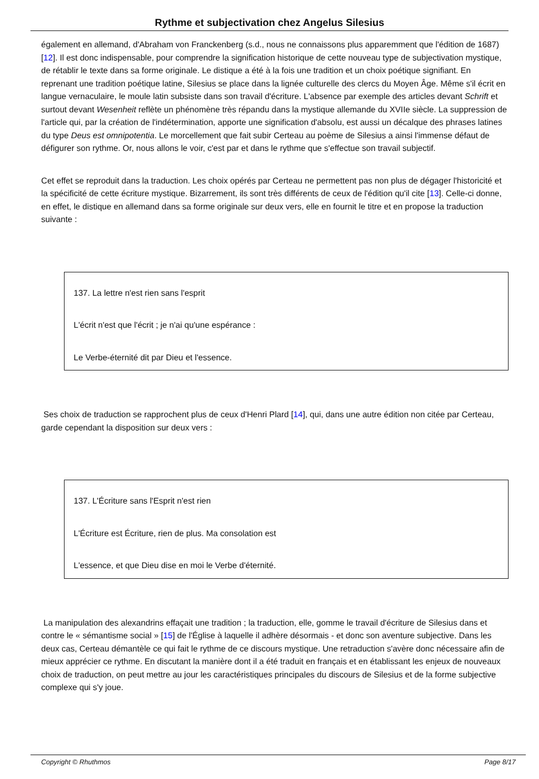Rythme et subjectivation chez Angelus Silesius
également en allemand, d'Abraham von Franckenberg (s.d., nous ne connaissons plus apparemment que l'édition de 1687) [12]. Il est donc indispensable, pour comprendre la signification historique de cette nouveau type de subjectivation mystique, de rétablir le texte dans sa forme originale. Le distique a été à la fois une tradition et un choix poétique signifiant. En reprenant une tradition poétique latine, Silesius se place dans la lignée culturelle des clercs du Moyen Âge. Même s'il écrit en langue vernaculaire, le moule latin subsiste dans son travail d'écriture. L'absence par exemple des articles devant Schrift et surtout devant Wesenheit reflète un phénomène très répandu dans la mystique allemande du XVIIe siècle. La suppression de l'article qui, par la création de l'indétermination, apporte une signification d'absolu, est aussi un décalque des phrases latines du type Deus est omnipotentia. Le morcellement que fait subir Certeau au poème de Silesius a ainsi l'immense défaut de défigurer son rythme. Or, nous allons le voir, c'est par et dans le rythme que s'effectue son travail subjectif.
Cet effet se reproduit dans la traduction. Les choix opérés par Certeau ne permettent pas non plus de dégager l'historicité et la spécificité de cette écriture mystique. Bizarrement, ils sont très différents de ceux de l'édition qu'il cite [13]. Celle-ci donne, en effet, le distique en allemand dans sa forme originale sur deux vers, elle en fournit le titre et en propose la traduction suivante :
137. La lettre n'est rien sans l'esprit
L'écrit n'est que l'écrit ; je n'ai qu'une espérance :
Le Verbe-éternité dit par Dieu et l'essence.
Ses choix de traduction se rapprochent plus de ceux d'Henri Plard [14], qui, dans une autre édition non citée par Certeau, garde cependant la disposition sur deux vers :
137. L'Écriture sans l'Esprit n'est rien
L'Écriture est Écriture, rien de plus. Ma consolation est
L'essence, et que Dieu dise en moi le Verbe d'éternité.
La manipulation des alexandrins effaçait une tradition ; la traduction, elle, gomme le travail d'écriture de Silesius dans et contre le « sémantisme social » [15] de l'Église à laquelle il adhère désormais - et donc son aventure subjective. Dans les deux cas, Certeau démantèle ce qui fait le rythme de ce discours mystique. Une retraduction s'avère donc nécessaire afin de mieux apprécier ce rythme. En discutant la manière dont il a été traduit en français et en établissant les enjeux de nouveaux choix de traduction, on peut mettre au jour les caractéristiques principales du discours de Silesius et de la forme subjective complexe qui s'y joue.
Copyright © Rhuthmos Page 8/17